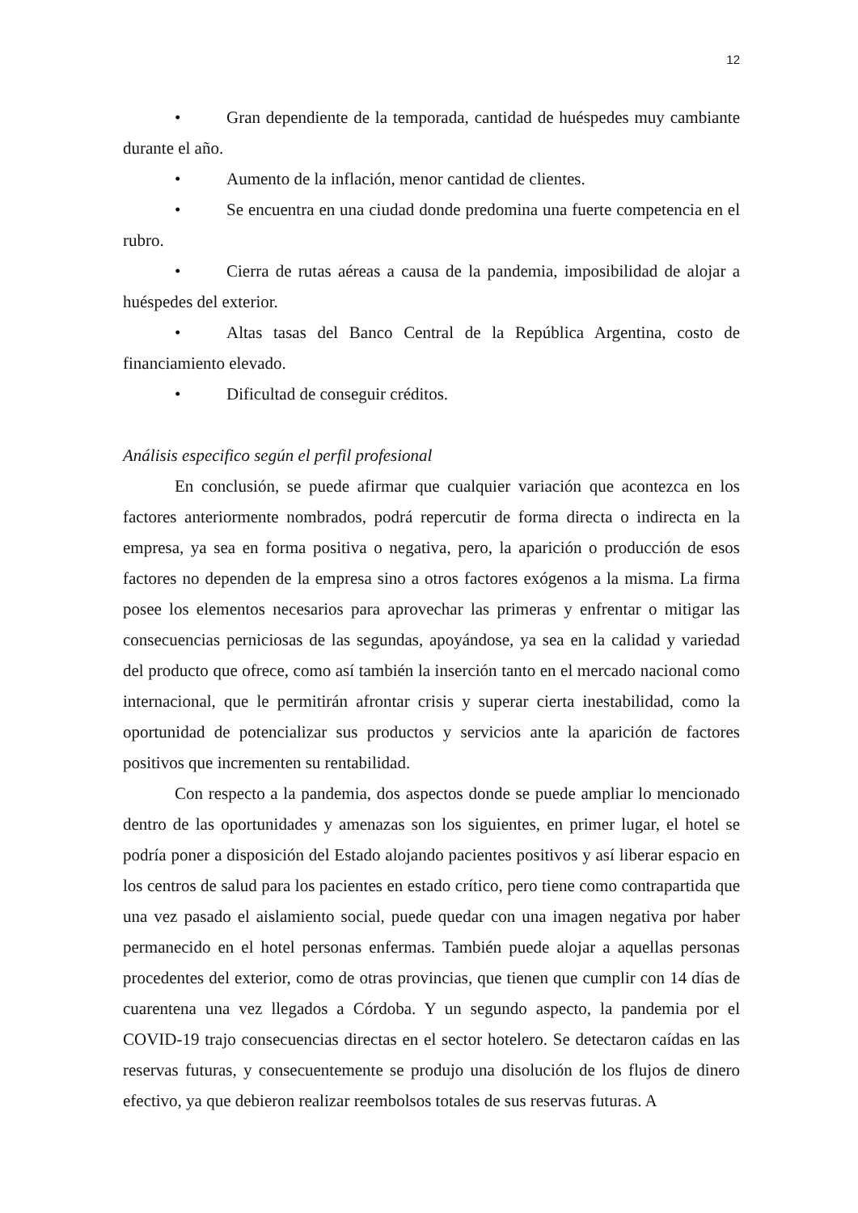12
• Gran dependiente de la temporada, cantidad de huéspedes muy cambiante durante el año.
• Aumento de la inflación, menor cantidad de clientes.
• Se encuentra en una ciudad donde predomina una fuerte competencia en el rubro.
• Cierra de rutas aéreas a causa de la pandemia, imposibilidad de alojar a huéspedes del exterior.
• Altas tasas del Banco Central de la República Argentina, costo de financiamiento elevado.
• Dificultad de conseguir créditos.
Análisis especifico según el perfil profesional
En conclusión, se puede afirmar que cualquier variación que acontezca en los factores anteriormente nombrados, podrá repercutir de forma directa o indirecta en la empresa, ya sea en forma positiva o negativa, pero, la aparición o producción de esos factores no dependen de la empresa sino a otros factores exógenos a la misma. La firma posee los elementos necesarios para aprovechar las primeras y enfrentar o mitigar las consecuencias perniciosas de las segundas, apoyándose, ya sea en la calidad y variedad del producto que ofrece, como así también la inserción tanto en el mercado nacional como internacional, que le permitirán afrontar crisis y superar cierta inestabilidad, como la oportunidad de potencializar sus productos y servicios ante la aparición de factores positivos que incrementen su rentabilidad.
Con respecto a la pandemia, dos aspectos donde se puede ampliar lo mencionado dentro de las oportunidades y amenazas son los siguientes, en primer lugar, el hotel se podría poner a disposición del Estado alojando pacientes positivos y así liberar espacio en los centros de salud para los pacientes en estado crítico, pero tiene como contrapartida que una vez pasado el aislamiento social, puede quedar con una imagen negativa por haber permanecido en el hotel personas enfermas. También puede alojar a aquellas personas procedentes del exterior, como de otras provincias, que tienen que cumplir con 14 días de cuarentena una vez llegados a Córdoba. Y un segundo aspecto, la pandemia por el COVID-19 trajo consecuencias directas en el sector hotelero. Se detectaron caídas en las reservas futuras, y consecuentemente se produjo una disolución de los flujos de dinero efectivo, ya que debieron realizar reembolsos totales de sus reservas futuras. A